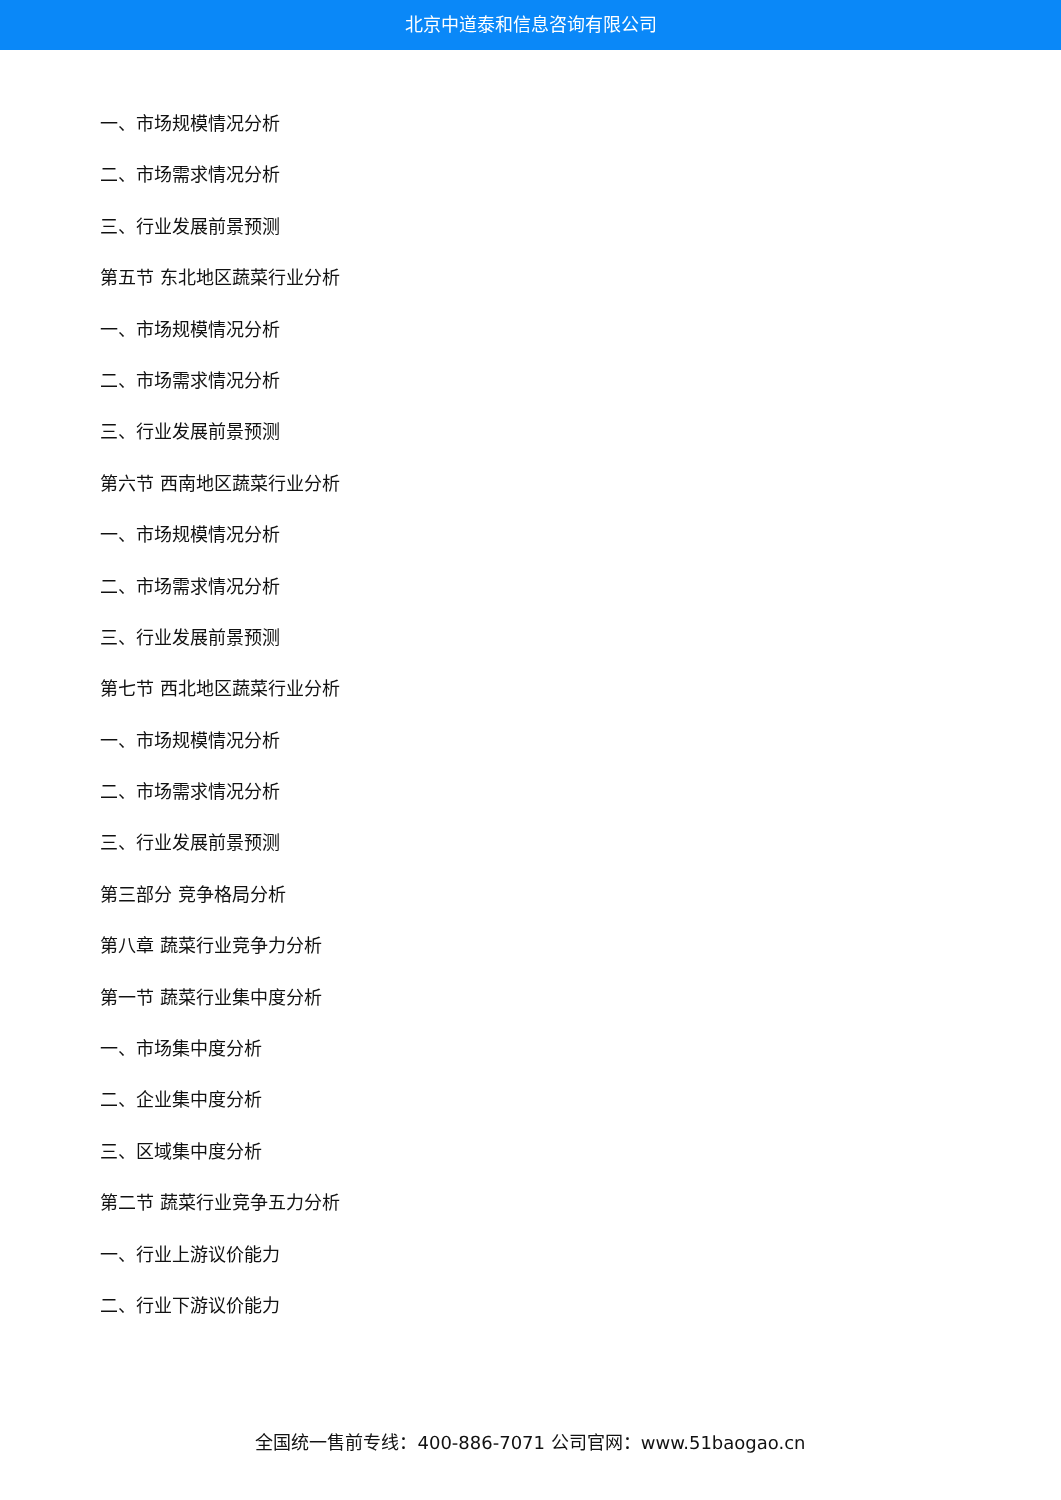北京中道泰和信息咨询有限公司
一、市场规模情况分析
二、市场需求情况分析
三、行业发展前景预测
第五节 东北地区蔬菜行业分析
一、市场规模情况分析
二、市场需求情况分析
三、行业发展前景预测
第六节 西南地区蔬菜行业分析
一、市场规模情况分析
二、市场需求情况分析
三、行业发展前景预测
第七节 西北地区蔬菜行业分析
一、市场规模情况分析
二、市场需求情况分析
三、行业发展前景预测
第三部分 竞争格局分析
第八章 蔬菜行业竞争力分析
第一节 蔬菜行业集中度分析
一、市场集中度分析
二、企业集中度分析
三、区域集中度分析
第二节 蔬菜行业竞争五力分析
一、行业上游议价能力
二、行业下游议价能力
全国统一售前专线：400-886-7071 公司官网：www.51baogao.cn